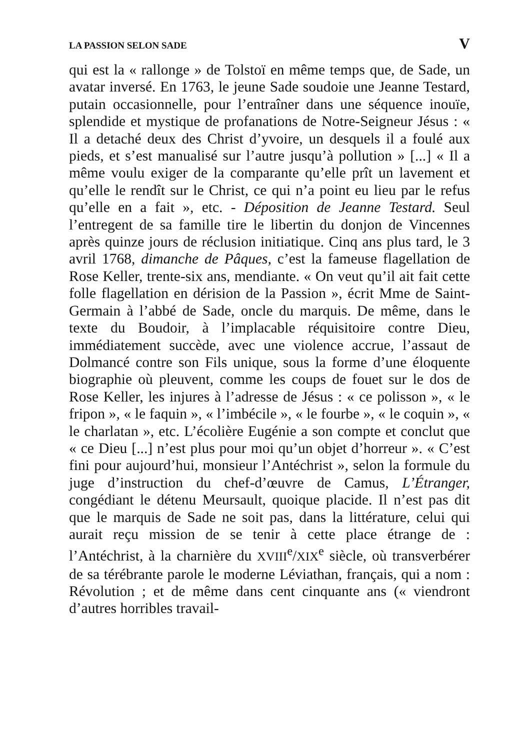LA PASSION SELON SADE V
qui est la « rallonge » de Tolstoï en même temps que, de Sade, un avatar inversé. En 1763, le jeune Sade soudoie une Jeanne Testard, putain occasionnelle, pour l’entraîner dans une séquence inouïe, splendide et mystique de profanations de Notre-Seigneur Jésus : « Il a detaché deux des Christ d’yvoire, un desquels il a foulé aux pieds, et s’est manualisé sur l’autre jusqu’à pollution » [...] « Il a même voulu exiger de la comparante qu’elle prît un lavement et qu’elle le rendît sur le Christ, ce qui n’a point eu lieu par le refus qu’elle en a fait », etc. - Déposition de Jeanne Testard. Seul l’entregent de sa famille tire le libertin du donjon de Vincennes après quinze jours de réclusion initiatique. Cinq ans plus tard, le 3 avril 1768, dimanche de Pâques, c’est la fameuse flagellation de Rose Keller, trente-six ans, mendiante. « On veut qu’il ait fait cette folle flagellation en dérision de la Passion », écrit Mme de Saint-Germain à l’abbé de Sade, oncle du marquis. De même, dans le texte du Boudoir, à l’implacable réquisitoire contre Dieu, immédiatement succède, avec une violence accrue, l’assaut de Dolmancé contre son Fils unique, sous la forme d’une éloquente biographie où pleuvent, comme les coups de fouet sur le dos de Rose Keller, les injures à l’adresse de Jésus : « ce polisson », « le fripon », « le faquin », « l’imbécile », « le fourbe », « le coquin », « le charlatan », etc. L’écolière Eugénie a son compte et conclut que « ce Dieu [...] n’est plus pour moi qu’un objet d’horreur ». « C’est fini pour aujourd’hui, monsieur l’Antéchrist », selon la formule du juge d’instruction du chef-d’œuvre de Camus, L’Étranger, congédiant le détenu Meursault, quoique placide. Il n’est pas dit que le marquis de Sade ne soit pas, dans la littérature, celui qui aurait reçu mission de se tenir à cette place étrange de : l’Antéchrist, à la charnière du XVIII<sup>e</sup>/XIX<sup>e</sup> siècle, où transverbérer de sa térébrante parole le moderne Léviathan, français, qui a nom : Révolution ; et de même dans cent cinquante ans (« viendront d’autres horribles travail-